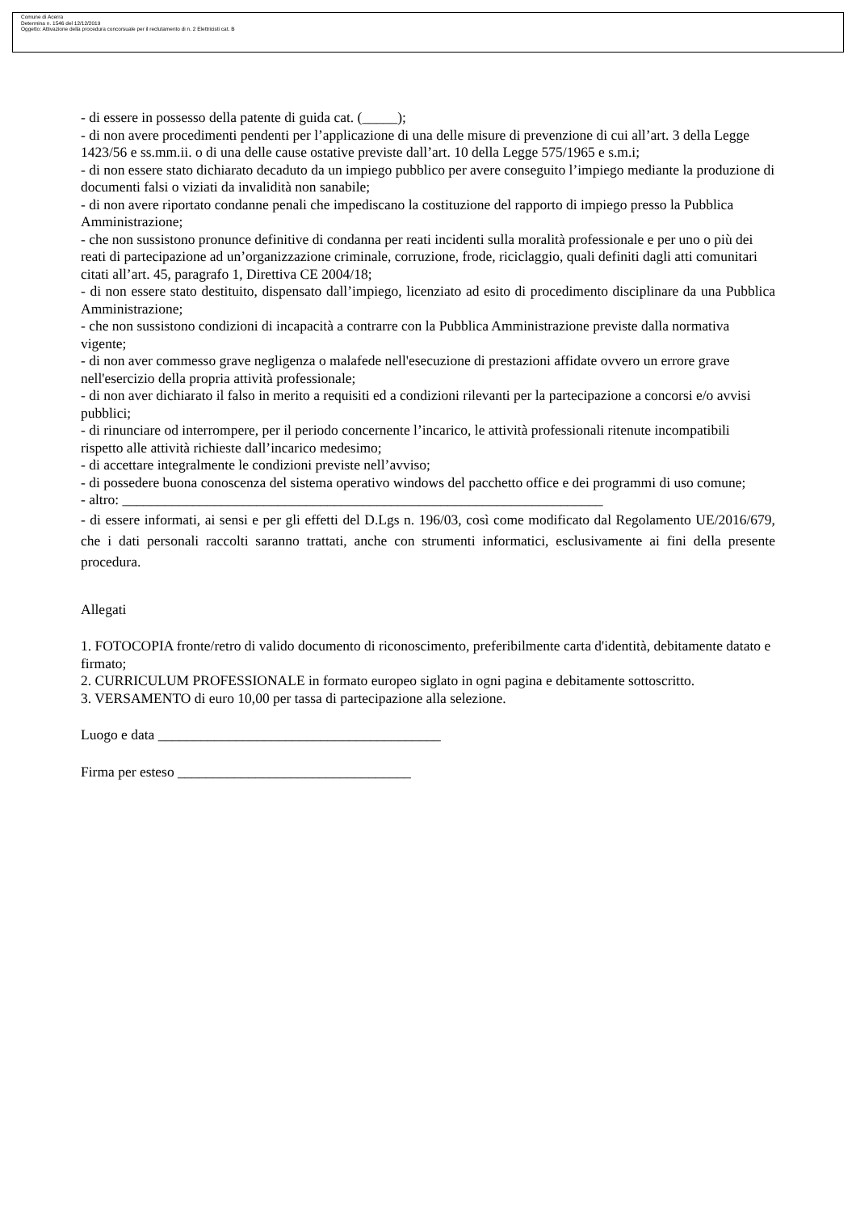Comune di Acerra
Determina n. 1546 del 12/12/2019
Oggetto: Attivazione della procedura concorsuale per il reclutamento di n. 2 Elettricisti cat. B
- di essere in possesso della patente di guida cat. (_____);
- di non avere procedimenti pendenti per l’applicazione di una delle misure di prevenzione di cui all’art. 3 della Legge 1423/56 e ss.mm.ii. o di una delle cause ostative previste dall’art. 10 della Legge 575/1965 e s.m.i;
- di non essere stato dichiarato decaduto da un impiego pubblico per avere conseguito l’impiego mediante la produzione di documenti falsi o viziati da invalidità non sanabile;
- di non avere riportato condanne penali che impediscano la costituzione del rapporto di impiego presso la Pubblica Amministrazione;
- che non sussistono pronunce definitive di condanna per reati incidenti sulla moralità professionale e per uno o più dei reati di partecipazione ad un’organizzazione criminale, corruzione, frode, riciclaggio, quali definiti dagli atti comunitari citati all’art. 45, paragrafo 1, Direttiva CE 2004/18;
- di non essere stato destituito, dispensato dall’impiego, licenziato ad esito di procedimento disciplinare da una Pubblica Amministrazione;
- che non sussistono condizioni di incapacità a contrarre con la Pubblica Amministrazione previste dalla normativa vigente;
- di non aver commesso grave negligenza o malafede nell'esecuzione di prestazioni affidate ovvero un errore grave nell'esercizio della propria attività professionale;
- di non aver dichiarato il falso in merito a requisiti ed a condizioni rilevanti per la partecipazione a concorsi e/o avvisi pubblici;
- di rinunciare od interrompere, per il periodo concernente l’incarico, le attività professionali ritenute incompatibili rispetto alle attività richieste dall’incarico medesimo;
- di accettare integralmente le condizioni previste nell’avviso;
- di possedere buona conoscenza del sistema operativo windows del pacchetto office e dei programmi di uso comune;
- altro: ____________________________________________________________________
- di essere informati, ai sensi e per gli effetti del D.Lgs n. 196/03, così come modificato dal Regolamento UE/2016/679, che i dati personali raccolti saranno trattati, anche con strumenti informatici, esclusivamente ai fini della presente procedura.
Allegati
1. FOTOCOPIA fronte/retro di valido documento di riconoscimento, preferibilmente carta d'identità, debitamente datato e firmato;
2. CURRICULUM PROFESSIONALE in formato europeo siglato in ogni pagina e debitamente sottoscritto.
3. VERSAMENTO di euro 10,00 per tassa di partecipazione alla selezione.
Luogo e data ________________________________________
Firma per esteso _________________________________